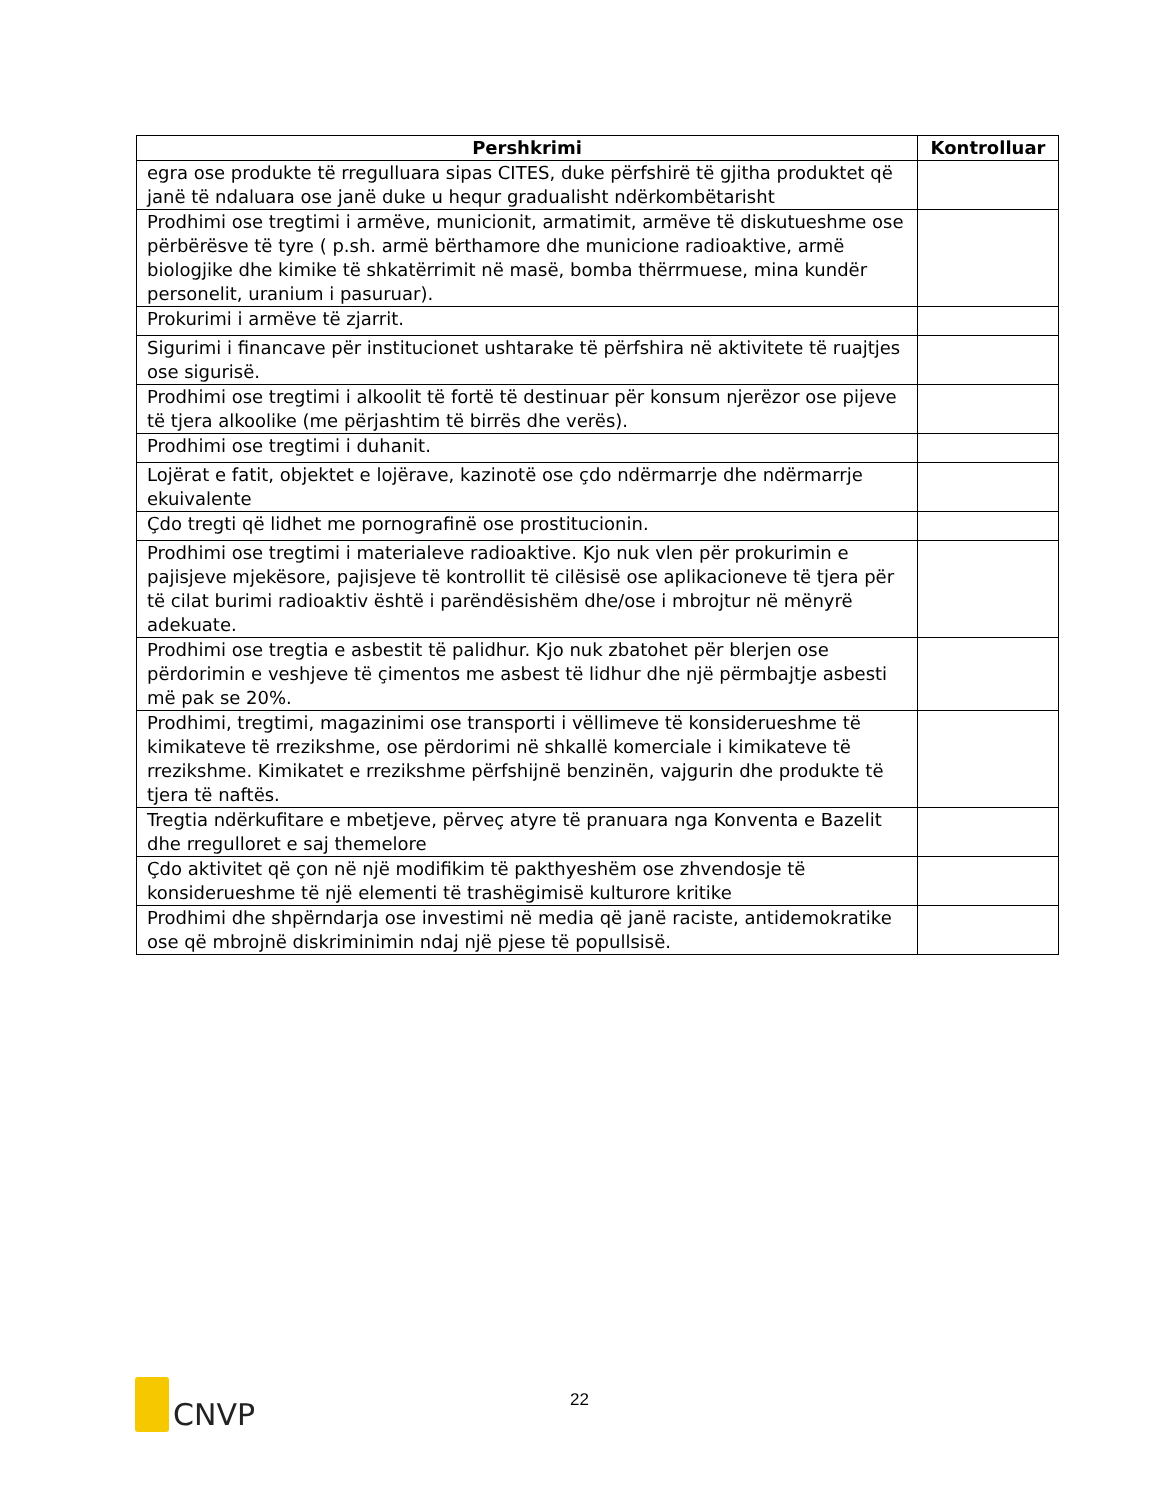| Pershkrimi | Kontrolluar |
| --- | --- |
| egra ose produkte të rregulluara sipas CITES, duke përfshirë të gjitha produktet që janë të ndaluara ose janë duke u hequr gradualisht ndërkombëtarisht | |
| Prodhimi ose tregtimi i armëve, municionit, armatimit, armëve të diskutueshme ose përbërësve të tyre ( p.sh. armë bërthamore dhe municione radioaktive, armë biologjike dhe kimike të shkatërrimit në masë, bomba thërrmuese, mina kundër personelit, uranium i pasuruar). | |
| Prokurimi i armëve të zjarrit. | |
| Sigurimi i financave për institucionet ushtarake të përfshira në aktivitete të ruajtjes ose sigurisë. | |
| Prodhimi ose tregtimi i alkoolit të fortë të destinuar për konsum njerëzor ose pijeve të tjera alkoolike (me përjashtim të birrës dhe verës). | |
| Prodhimi ose tregtimi i duhanit. | |
| Lojërat e fatit, objektet e lojërave, kazinotë ose çdo ndërmarrje dhe ndërmarrje ekuivalente | |
| Çdo tregti që lidhet me pornografinë ose prostitucionin. | |
| Prodhimi ose tregtimi i materialeve radioaktive. Kjo nuk vlen për prokurimin e pajisjeve mjekësore, pajisjeve të kontrollit të cilësisë ose aplikacioneve të tjera për të cilat burimi radioaktiv është i parëndësishëm dhe/ose i mbrojtur në mënyrë adekuate. | |
| Prodhimi ose tregtia e asbestit të palidhur. Kjo nuk zbatohet për blerjen ose përdorimin e veshjeve të çimentos me asbest të lidhur dhe një përmbajtje asbesti më pak se 20%. | |
| Prodhimi, tregtimi, magazinimi ose transporti i vëllimeve të konsiderueshme të kimikateve të rrezikshme, ose përdorimi në shkallë komerciale i kimikateve të rrezikshme. Kimikatet e rrezikshme përfshijnë benzinën, vajgurin dhe produkte të tjera të naftës. | |
| Tregtia ndërkufitare e mbetjeve, përveç atyre të pranuara nga Konventa e Bazelit dhe rregulloret e saj themelore | |
| Çdo aktivitet që çon në një modifikim të pakthyeshëm ose zhvendosje të konsiderueshme të një elementi të trashëgimisë kulturore kritike | |
| Prodhimi dhe shpërndarja ose investimi në media që janë raciste, antidemokratike ose që mbrojnë diskriminimin ndaj një pjese të popullsisë. | |
22
CNVP